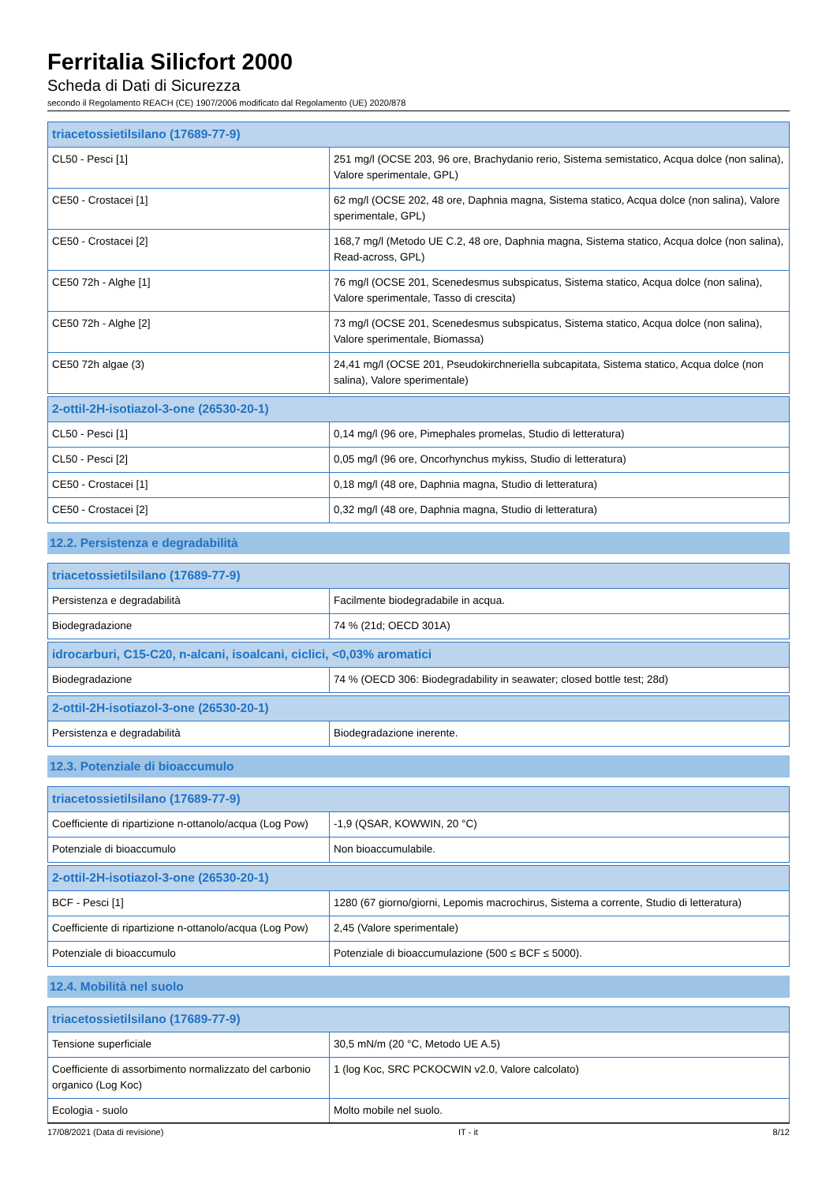Ferritalia Silicfort 2000
Scheda di Dati di Sicurezza
secondo il Regolamento REACH (CE) 1907/2006 modificato dal Regolamento (UE) 2020/878
| triacetossietilsilano (17689-77-9) | |
| --- | --- |
| CL50 - Pesci [1] | 251 mg/l (OCSE 203, 96 ore, Brachydanio rerio, Sistema semistatico, Acqua dolce (non salina), Valore sperimentale, GPL) |
| CE50 - Crostacei [1] | 62 mg/l (OCSE 202, 48 ore, Daphnia magna, Sistema statico, Acqua dolce (non salina), Valore sperimentale, GPL) |
| CE50 - Crostacei [2] | 168,7 mg/l (Metodo UE C.2, 48 ore, Daphnia magna, Sistema statico, Acqua dolce (non salina), Read-across, GPL) |
| CE50 72h - Alghe [1] | 76 mg/l (OCSE 201, Scenedesmus subspicatus, Sistema statico, Acqua dolce (non salina), Valore sperimentale, Tasso di crescita) |
| CE50 72h - Alghe [2] | 73 mg/l (OCSE 201, Scenedesmus subspicatus, Sistema statico, Acqua dolce (non salina), Valore sperimentale, Biomassa) |
| CE50 72h algae (3) | 24,41 mg/l (OCSE 201, Pseudokirchneriella subcapitata, Sistema statico, Acqua dolce (non salina), Valore sperimentale) |
| 2-ottil-2H-isotiazol-3-one (26530-20-1) | |
| --- | --- |
| CL50 - Pesci [1] | 0,14 mg/l (96 ore, Pimephales promelas, Studio di letteratura) |
| CL50 - Pesci [2] | 0,05 mg/l (96 ore, Oncorhynchus mykiss, Studio di letteratura) |
| CE50 - Crostacei [1] | 0,18 mg/l (48 ore, Daphnia magna, Studio di letteratura) |
| CE50 - Crostacei [2] | 0,32 mg/l (48 ore, Daphnia magna, Studio di letteratura) |
12.2. Persistenza e degradabilità
| triacetossietilsilano (17689-77-9) | |
| --- | --- |
| Persistenza e degradabilità | Facilmente biodegradabile in acqua. |
| Biodegradazione | 74 % (21d; OECD 301A) |
| idrocarburi, C15-C20, n-alcani, isoalcani, ciclici, <0,03% aromatici | |
| --- | --- |
| Biodegradazione | 74 % (OECD 306: Biodegradability in seawater; closed bottle test; 28d) |
| 2-ottil-2H-isotiazol-3-one (26530-20-1) | |
| --- | --- |
| Persistenza e degradabilità | Biodegradazione inerente. |
12.3. Potenziale di bioaccumulo
| triacetossietilsilano (17689-77-9) | |
| --- | --- |
| Coefficiente di ripartizione n-ottanolo/acqua (Log Pow) | -1,9 (QSAR, KOWWIN, 20 °C) |
| Potenziale di bioaccumulo | Non bioaccumulabile. |
| 2-ottil-2H-isotiazol-3-one (26530-20-1) | |
| --- | --- |
| BCF - Pesci [1] | 1280 (67 giorno/giorni, Lepomis macrochirus, Sistema a corrente, Studio di letteratura) |
| Coefficiente di ripartizione n-ottanolo/acqua (Log Pow) | 2,45 (Valore sperimentale) |
| Potenziale di bioaccumulo | Potenziale di bioaccumulazione (500 ≤ BCF ≤ 5000). |
12.4. Mobilità nel suolo
| triacetossietilsilano (17689-77-9) | |
| --- | --- |
| Tensione superficiale | 30,5 mN/m (20 °C, Metodo UE A.5) |
| Coefficiente di assorbimento normalizzato del carbonio organico (Log Koc) | 1 (log Koc, SRC PCKOCWIN v2.0, Valore calcolato) |
| Ecologia - suolo | Molto mobile nel suolo. |
17/08/2021 (Data di revisione) IT - it 8/12